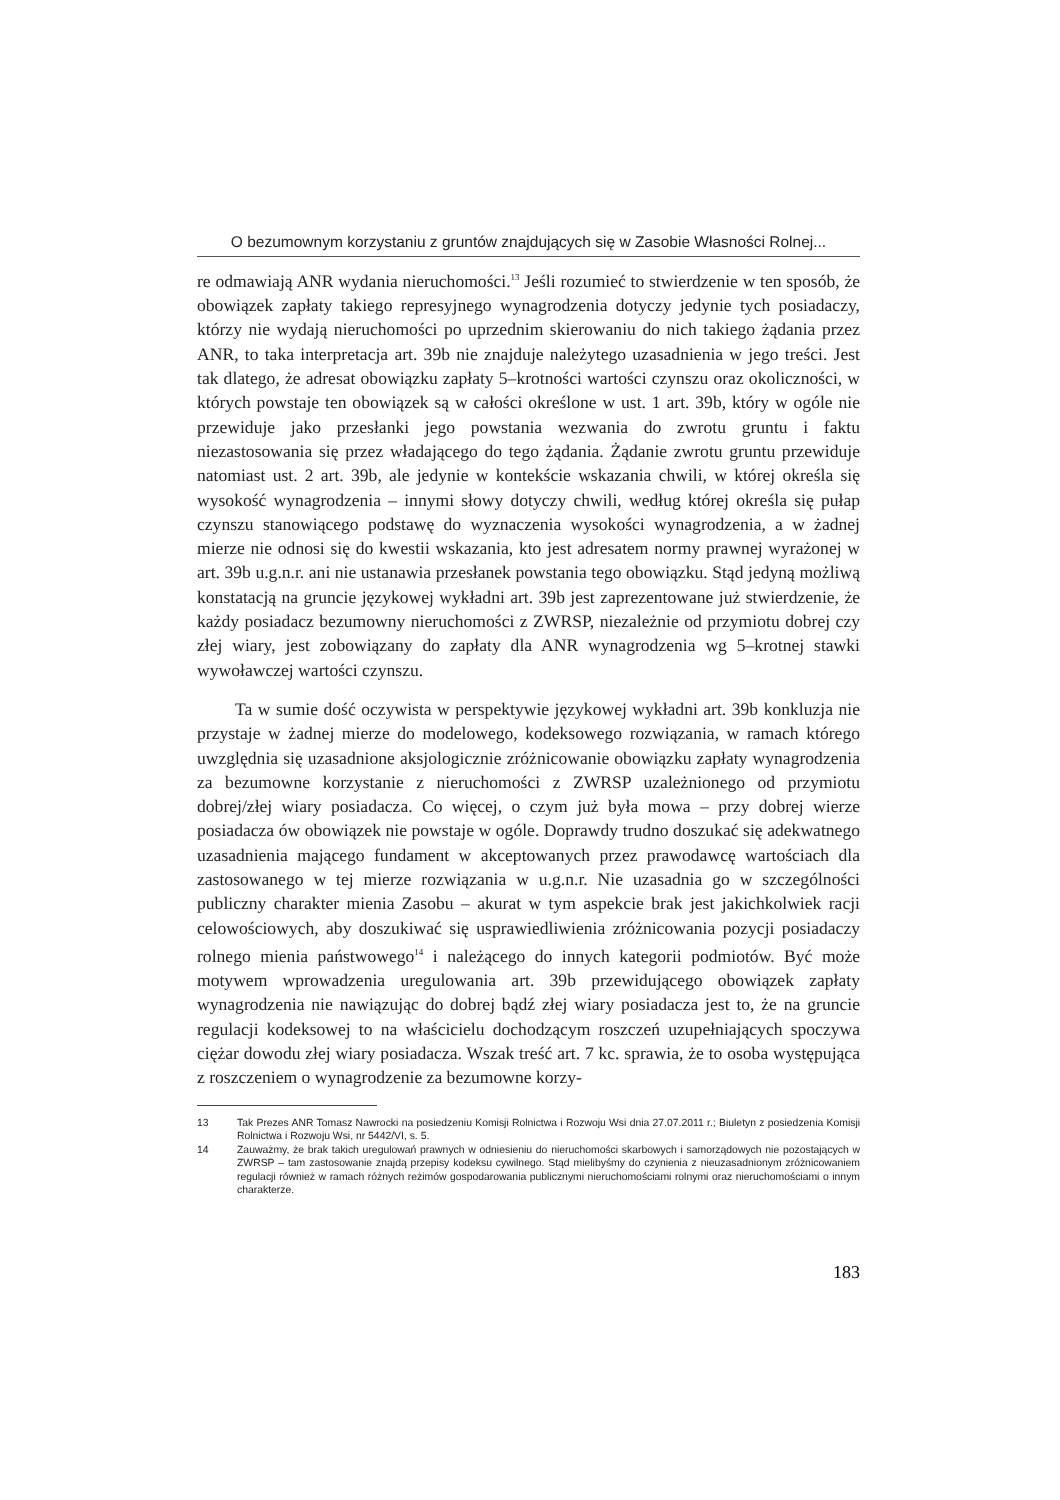O bezumownym korzystaniu z gruntów znajdujących się w Zasobie Własności Rolnej...
re odmawiają ANR wydania nieruchomości.<sup>13</sup> Jeśli rozumieć to stwierdzenie w ten sposób, że obowiązek zapłaty takiego represyjnego wynagrodzenia dotyczy jedynie tych posiadaczy, którzy nie wydają nieruchomości po uprzednim skierowaniu do nich takiego żądania przez ANR, to taka interpretacja art. 39b nie znajduje należytego uzasadnienia w jego treści. Jest tak dlatego, że adresat obowiązku zapłaty 5–krotności wartości czynszu oraz okoliczności, w których powstaje ten obowiązek są w całości określone w ust. 1 art. 39b, który w ogóle nie przewiduje jako przesłanki jego powstania wezwania do zwrotu gruntu i faktu niezastosowania się przez władającego do tego żądania. Żądanie zwrotu gruntu przewiduje natomiast ust. 2 art. 39b, ale jedynie w kontekście wskazania chwili, w której określa się wysokość wynagrodzenia – innymi słowy dotyczy chwili, według której określa się pułap czynszu stanowiącego podstawę do wyznaczenia wysokości wynagrodzenia, a w żadnej mierze nie odnosi się do kwestii wskazania, kto jest adresatem normy prawnej wyrażonej w art. 39b u.g.n.r. ani nie ustanawia przesłanek powstania tego obowiązku. Stąd jedyną możliwą konstatacją na gruncie językowej wykładni art. 39b jest zaprezentowane już stwierdzenie, że każdy posiadacz bezumowny nieruchomości z ZWRSP, niezależnie od przymiotu dobrej czy złej wiary, jest zobowiązany do zapłaty dla ANR wynagrodzenia wg 5–krotnej stawki wywoławczej wartości czynszu.
Ta w sumie dość oczywista w perspektywie językowej wykładni art. 39b konkluzja nie przystaje w żadnej mierze do modelowego, kodeksowego rozwiązania, w ramach którego uwzględnia się uzasadnione aksjologicznie zróżnicowanie obowiązku zapłaty wynagrodzenia za bezumowne korzystanie z nieruchomości z ZWRSP uzależnionego od przymiotu dobrej/złej wiary posiadacza. Co więcej, o czym już była mowa – przy dobrej wierze posiadacza ów obowiązek nie powstaje w ogóle. Doprawdy trudno doszukać się adekwatnego uzasadnienia mającego fundament w akceptowanych przez prawodawcę wartościach dla zastosowanego w tej mierze rozwiązania w u.g.n.r. Nie uzasadnia go w szczególności publiczny charakter mienia Zasobu – akurat w tym aspekcie brak jest jakichkolwiek racji celowościowych, aby doszukiwać się usprawiedliwienia zróżnicowania pozycji posiadaczy rolnego mienia państwowego<sup>14</sup> i należącego do innych kategorii podmiotów. Być może motywem wprowadzenia uregulowania art. 39b przewidującego obowiązek zapłaty wynagrodzenia nie nawiązując do dobrej bądź złej wiary posiadacza jest to, że na gruncie regulacji kodeksowej to na właścicielu dochodzącym roszczeń uzupełniających spoczywa ciężar dowodu złej wiary posiadacza. Wszak treść art. 7 kc. sprawia, że to osoba występująca z roszczeniem o wynagrodzenie za bezumowne korzy-
13 Tak Prezes ANR Tomasz Nawrocki na posiedzeniu Komisji Rolnictwa i Rozwoju Wsi dnia 27.07.2011 r.; Biuletyn z posiedzenia Komisji Rolnictwa i Rozwoju Wsi, nr 5442/VI, s. 5.
14 Zauważmy, że brak takich uregulowań prawnych w odniesieniu do nieruchomości skarbowych i samorządowych nie pozostających w ZWRSP – tam zastosowanie znajdą przepisy kodeksu cywilnego. Stąd mielibyśmy do czynienia z nieuzasadnionym zróżnicowaniem regulacji również w ramach różnych reżimów gospodarowania publicznymi nieruchomościami rolnymi oraz nieruchomościami o innym charakterze.
183